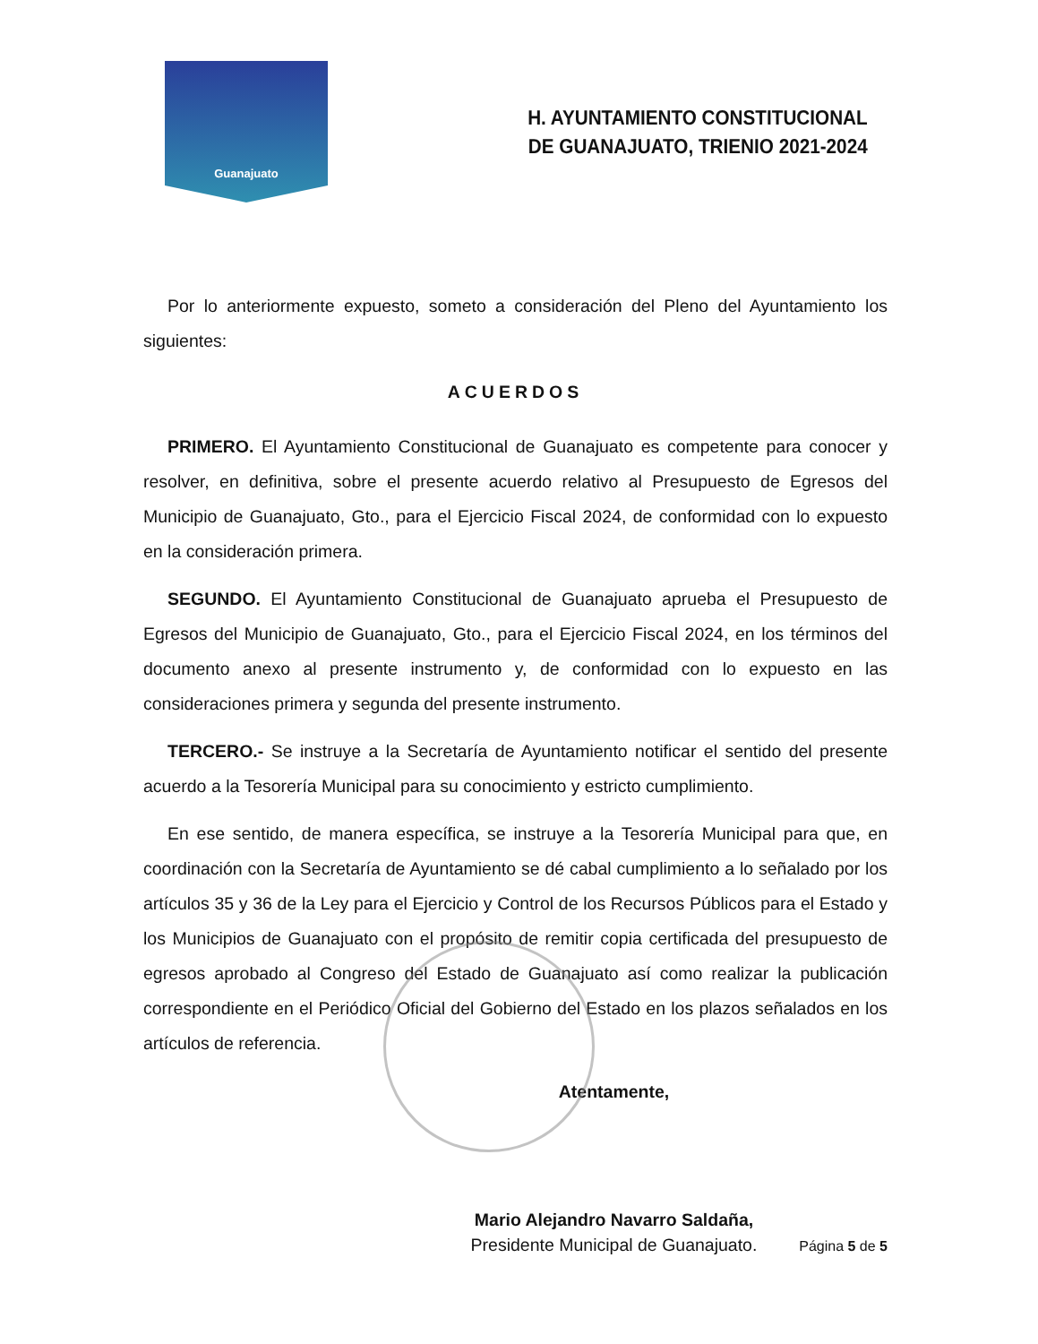Guanajuato
H. AYUNTAMIENTO CONSTITUCIONAL
DE GUANAJUATO, TRIENIO 2021-2024
Por lo anteriormente expuesto, someto a consideración del Pleno del Ayuntamiento los siguientes:
ACUERDOS
PRIMERO. El Ayuntamiento Constitucional de Guanajuato es competente para conocer y resolver, en definitiva, sobre el presente acuerdo relativo al Presupuesto de Egresos del Municipio de Guanajuato, Gto., para el Ejercicio Fiscal 2024, de conformidad con lo expuesto en la consideración primera.
SEGUNDO. El Ayuntamiento Constitucional de Guanajuato aprueba el Presupuesto de Egresos del Municipio de Guanajuato, Gto., para el Ejercicio Fiscal 2024, en los términos del documento anexo al presente instrumento y, de conformidad con lo expuesto en las consideraciones primera y segunda del presente instrumento.
TERCERO.- Se instruye a la Secretaría de Ayuntamiento notificar el sentido del presente acuerdo a la Tesorería Municipal para su conocimiento y estricto cumplimiento.
En ese sentido, de manera específica, se instruye a la Tesorería Municipal para que, en coordinación con la Secretaría de Ayuntamiento se dé cabal cumplimiento a lo señalado por los artículos 35 y 36 de la Ley para el Ejercicio y Control de los Recursos Públicos para el Estado y los Municipios de Guanajuato con el propósito de remitir copia certificada del presupuesto de egresos aprobado al Congreso del Estado de Guanajuato así como realizar la publicación correspondiente en el Periódico Oficial del Gobierno del Estado en los plazos señalados en los artículos de referencia.
Atentamente,
Mario Alejandro Navarro Saldaña,
Presidente Municipal de Guanajuato.
Página 5 de 5